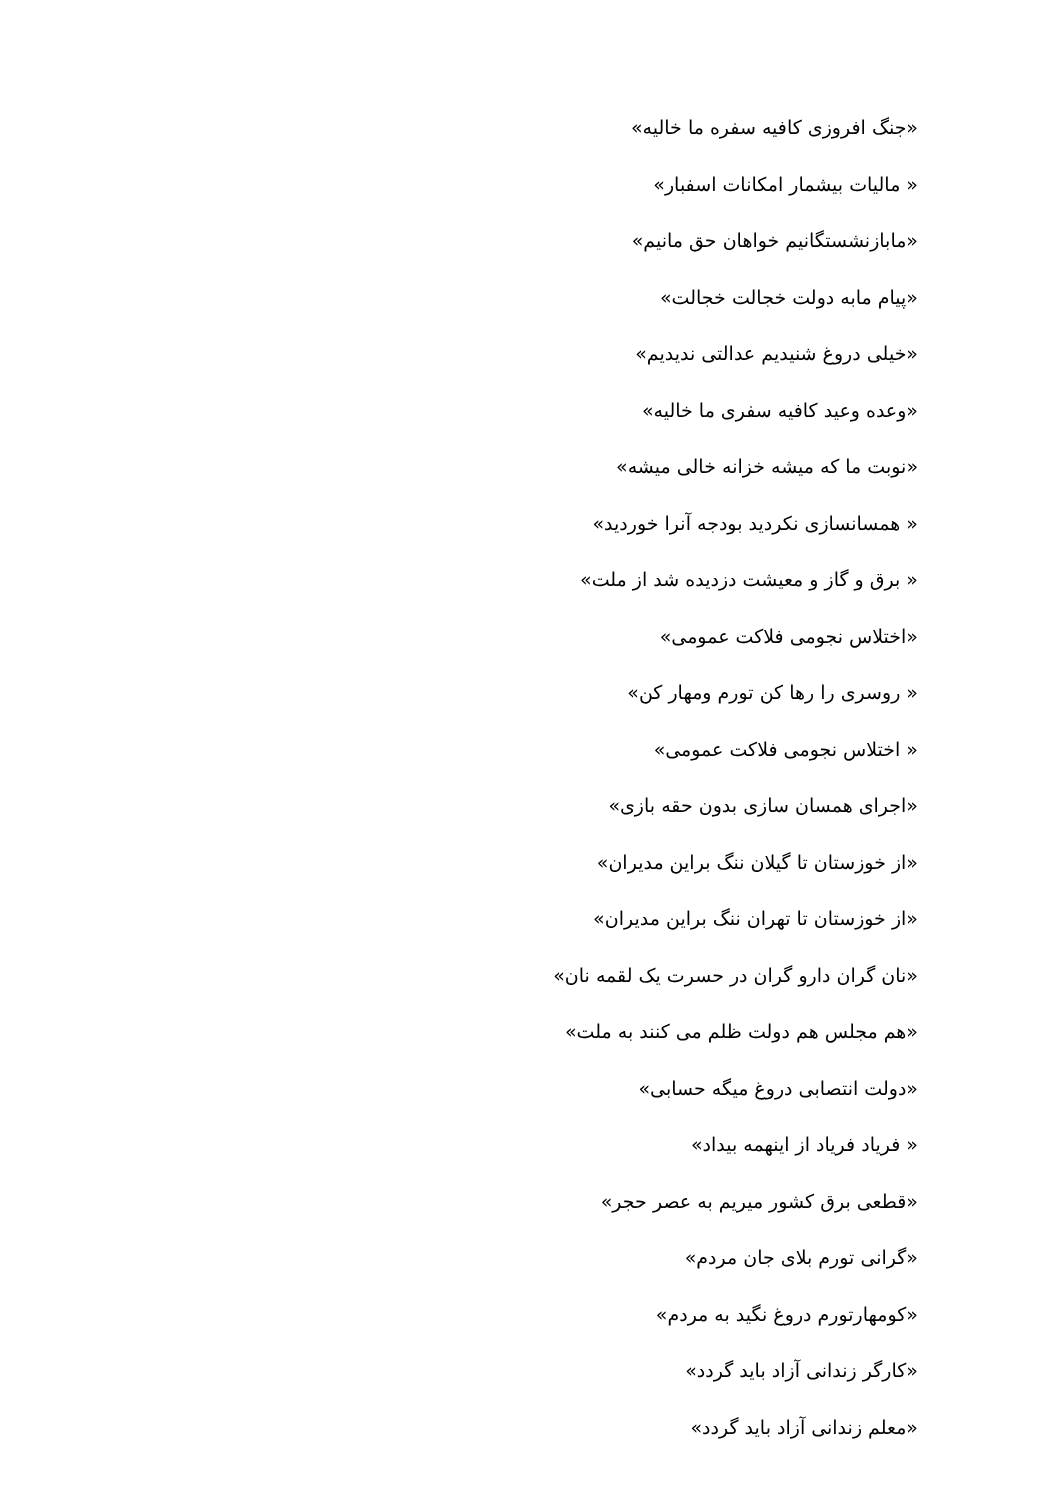«جنگ افروزی کافیه سفره ما خالیه»
« مالیات بیشمار امکانات اسفبار»
«مابازنشستگانیم خواهان حق مانیم»
«پیام مابه دولت خجالت خجالت»
«خیلی دروغ شنیدیم عدالتی ندیدیم»
«وعده وعید کافیه سفری ما خالیه»
«نوبت ما که میشه خزانه خالی میشه»
« همسانسازی نکردید بودجه آنرا خوردید»
« برق و گاز و معیشت دزدیده شد از ملت»
«اختلاس نجومی فلاکت عمومی»
« روسری را رها کن تورم ومهار کن»
« اختلاس نجومی فلاکت عمومی»
«اجرای همسان سازی بدون حقه بازی»
«از خوزستان تا گیلان ننگ براین مدیران»
«از خوزستان تا تهران ننگ براین مدیران»
«نان گران دارو گران در حسرت یک لقمه نان»
«هم مجلس هم دولت ظلم می کنند به ملت»
«دولت انتصابی دروغ میگه حسابی»
« فریاد فریاد از اینهمه بیداد»
«قطعی برق کشور میریم به عصر حجر»
«گرانی تورم بلای جان مردم»
«کومهارتورم دروغ نگید به مردم»
«کارگر زندانی آزاد باید گردد»
«معلم زندانی آزاد باید گردد»